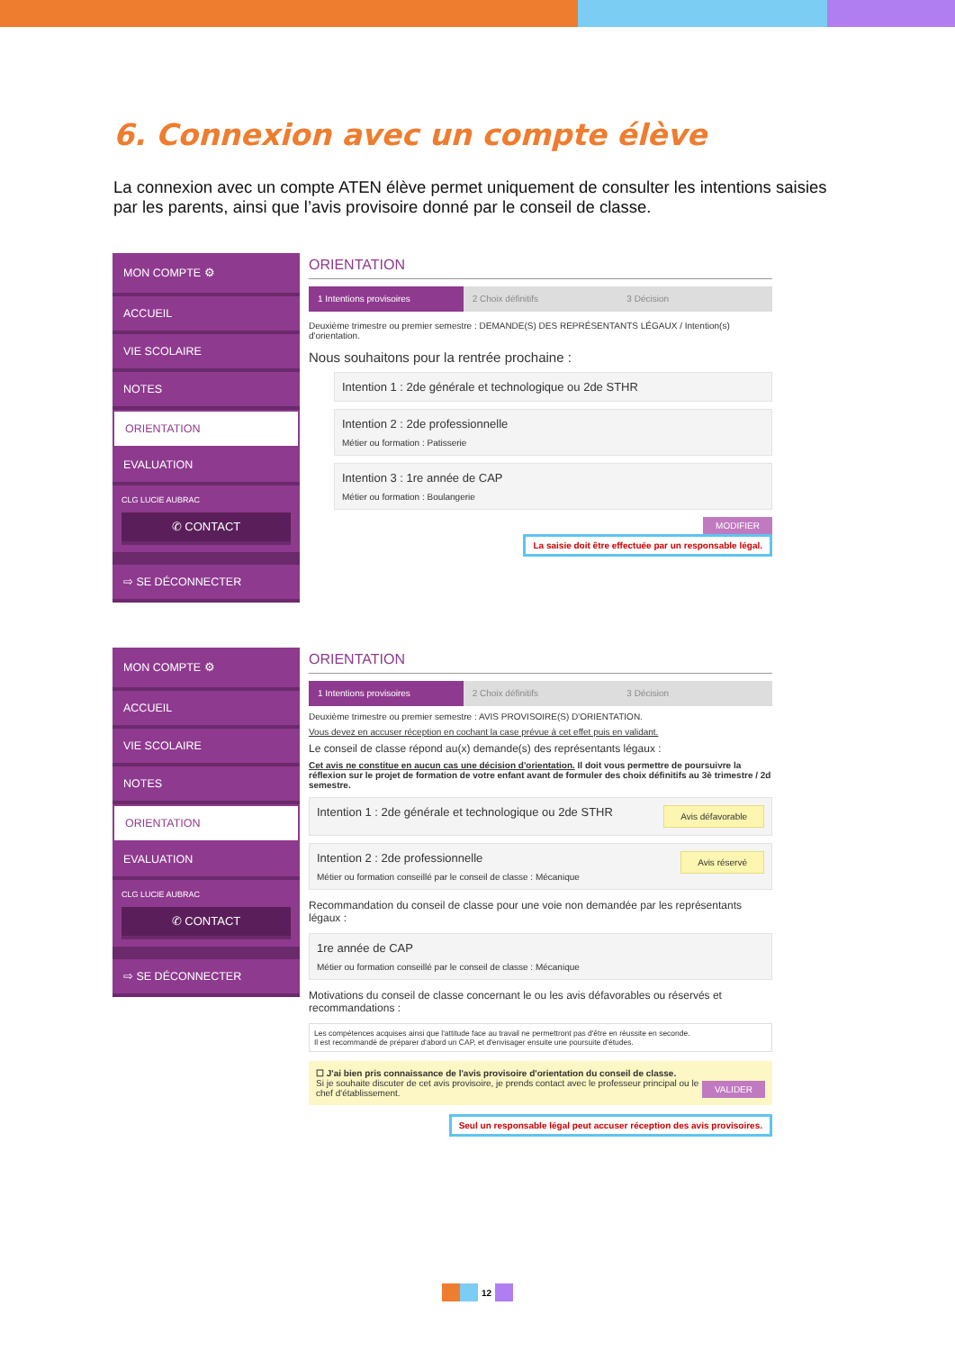6. Connexion avec un compte élève
La connexion avec un compte ATEN élève permet uniquement de consulter les intentions saisies par les parents, ainsi que l’avis provisoire donné par le conseil de classe.
MON COMPTE ⚙
ACCUEIL
VIE SCOLAIRE
NOTES
ORIENTATION
EVALUATION
CLG LUCIE AUBRAC
✆ CONTACT
⇨ SE DÉCONNECTER
ORIENTATION
1 Intentions provisoires 2 Choix définitifs 3 Décision
Deuxième trimestre ou premier semestre : DEMANDE(S) DES REPRÉSENTANTS LÉGAUX / Intention(s) d'orientation.
Nous souhaitons pour la rentrée prochaine :
Intention 1 : 2de générale et technologique ou 2de STHR
Intention 2 : 2de professionnelle
Métier ou formation : Patisserie
Intention 3 : 1re année de CAP
Métier ou formation : Boulangerie
MODIFIER
La saisie doit être effectuée par un responsable légal.
MON COMPTE ⚙
ACCUEIL
VIE SCOLAIRE
NOTES
ORIENTATION
EVALUATION
CLG LUCIE AUBRAC
✆ CONTACT
⇨ SE DÉCONNECTER
ORIENTATION
1 Intentions provisoires 2 Choix définitifs 3 Décision
Deuxième trimestre ou premier semestre : AVIS PROVISOIRE(S) D'ORIENTATION.
Vous devez en accuser réception en cochant la case prévue à cet effet puis en validant.
Le conseil de classe répond au(x) demande(s) des représentants légaux :
Cet avis ne constitue en aucun cas une décision d'orientation. Il doit vous permettre de poursuivre la réflexion sur le projet de formation de votre enfant avant de formuler des choix définitifs au 3è trimestre / 2d semestre.
Avis défavorable Intention 1 : 2de générale et technologique ou 2de STHR
Avis réservé Intention 2 : 2de professionnelle
Métier ou formation conseillé par le conseil de classe : Mécanique
Recommandation du conseil de classe pour une voie non demandée par les représentants légaux :
1re année de CAP
Métier ou formation conseillé par le conseil de classe : Mécanique
Motivations du conseil de classe concernant le ou les avis défavorables ou réservés et recommandations :
Les compétences acquises ainsi que l'attitude face au travail ne permettront pas d'être en réussite en seconde.
Il est recommandé de préparer d'abord un CAP, et d'envisager ensuite une poursuite d'études.
VALIDER ☐ J'ai bien pris connaissance de l'avis provisoire d'orientation du conseil de classe.
Si je souhaite discuter de cet avis provisoire, je prends contact avec le professeur principal ou le chef d'établissement.
Seul un responsable légal peut accuser réception des avis provisoires.
12